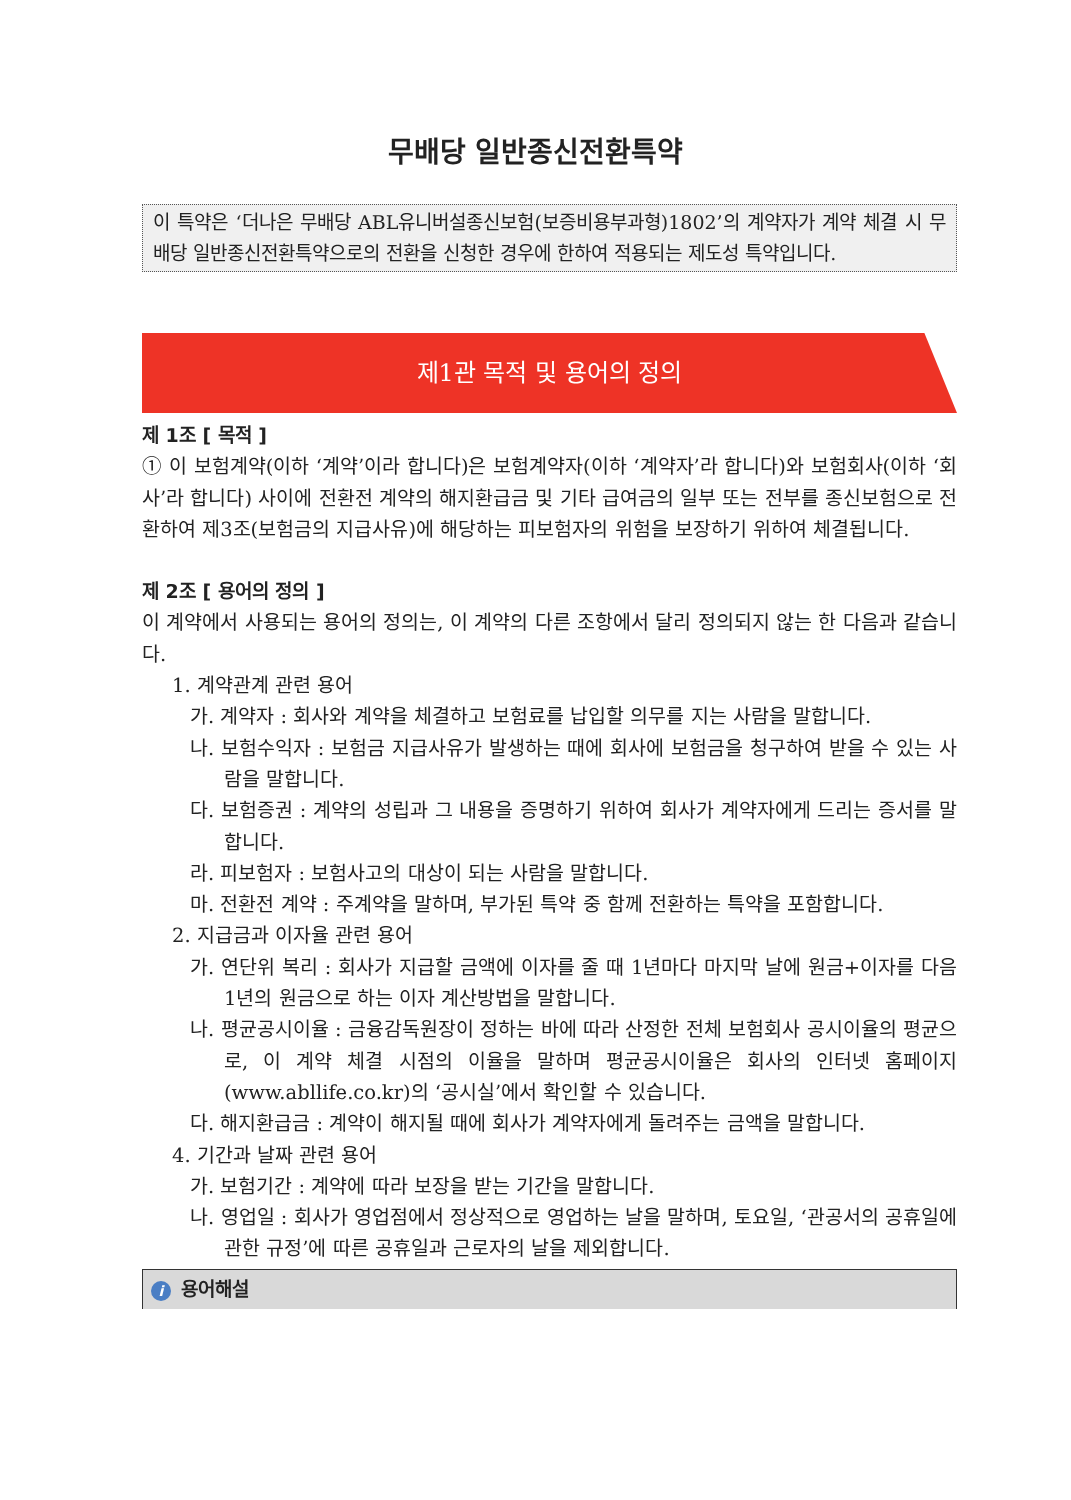무배당 일반종신전환특약
이 특약은 ‘더나은 무배당 ABL유니버설종신보험(보증비용부과형)1802’의 계약자가 계약 체결 시 무배당 일반종신전환특약으로의 전환을 신청한 경우에 한하여 적용되는 제도성 특약입니다.
제1관 목적 및 용어의 정의
제 1조 [ 목적 ]
① 이 보험계약(이하 ‘계약’이라 합니다)은 보험계약자(이하 ‘계약자’라 합니다)와 보험회사(이하 ‘회사’라 합니다) 사이에 전환전 계약의 해지환급금 및 기타 급여금의 일부 또는 전부를 종신보험으로 전환하여 제3조(보험금의 지급사유)에 해당하는 피보험자의 위험을 보장하기 위하여 체결됩니다.
제 2조 [ 용어의 정의 ]
이 계약에서 사용되는 용어의 정의는, 이 계약의 다른 조항에서 달리 정의되지 않는 한 다음과 같습니다.
1. 계약관계 관련 용어
가. 계약자 : 회사와 계약을 체결하고 보험료를 납입할 의무를 지는 사람을 말합니다.
나. 보험수익자 : 보험금 지급사유가 발생하는 때에 회사에 보험금을 청구하여 받을 수 있는 사람을 말합니다.
다. 보험증권 : 계약의 성립과 그 내용을 증명하기 위하여 회사가 계약자에게 드리는 증서를 말합니다.
라. 피보험자 : 보험사고의 대상이 되는 사람을 말합니다.
마. 전환전 계약 : 주계약을 말하며, 부가된 특약 중 함께 전환하는 특약을 포함합니다.
2. 지급금과 이자율 관련 용어
가. 연단위 복리 : 회사가 지급할 금액에 이자를 줄 때 1년마다 마지막 날에 원금+이자를 다음 1년의 원금으로 하는 이자 계산방법을 말합니다.
나. 평균공시이율 : 금융감독원장이 정하는 바에 따라 산정한 전체 보험회사 공시이율의 평균으로, 이 계약 체결 시점의 이율을 말하며 평균공시이율은 회사의 인터넷 홈페이지(www.abllife.co.kr)의 ‘공시실’에서 확인할 수 있습니다.
다. 해지환급금 : 계약이 해지될 때에 회사가 계약자에게 돌려주는 금액을 말합니다.
4. 기간과 날짜 관련 용어
가. 보험기간 : 계약에 따라 보장을 받는 기간을 말합니다.
나. 영업일 : 회사가 영업점에서 정상적으로 영업하는 날을 말하며, 토요일, ‘관공서의 공휴일에 관한 규정’에 따른 공휴일과 근로자의 날을 제외합니다.
i용어해설